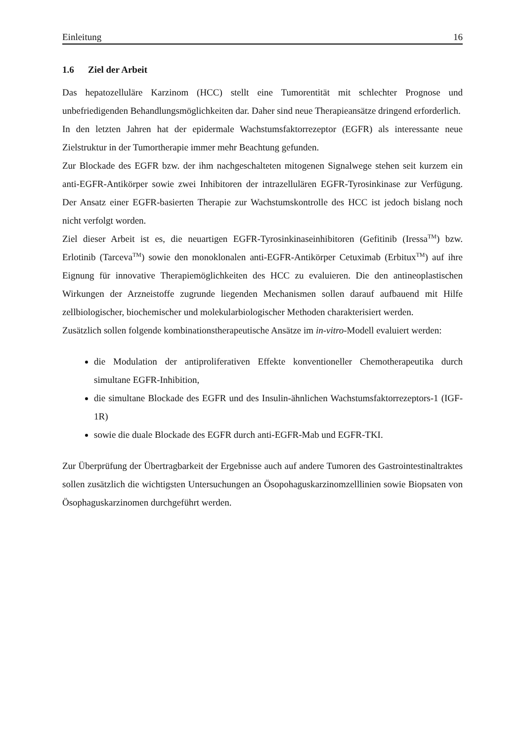Einleitung 16
1.6 Ziel der Arbeit
Das hepatozelluläre Karzinom (HCC) stellt eine Tumorentität mit schlechter Prognose und unbefriedigenden Behandlungsmöglichkeiten dar. Daher sind neue Therapieansätze dringend erforderlich.
In den letzten Jahren hat der epidermale Wachstumsfaktorrezeptor (EGFR) als interessante neue Zielstruktur in der Tumortherapie immer mehr Beachtung gefunden.
Zur Blockade des EGFR bzw. der ihm nachgeschalteten mitogenen Signalwege stehen seit kurzem ein anti-EGFR-Antikörper sowie zwei Inhibitoren der intrazellulären EGFR-Tyrosinkinase zur Verfügung. Der Ansatz einer EGFR-basierten Therapie zur Wachstumskontrolle des HCC ist jedoch bislang noch nicht verfolgt worden.
Ziel dieser Arbeit ist es, die neuartigen EGFR-Tyrosinkinaseinhibitoren (Gefitinib (Iressa<sup>TM</sup>) bzw. Erlotinib (Tarceva<sup>TM</sup>) sowie den monoklonalen anti-EGFR-Antikörper Cetuximab (Erbitux<sup>TM</sup>) auf ihre Eignung für innovative Therapiemöglichkeiten des HCC zu evaluieren. Die den antineoplastischen Wirkungen der Arzneistoffe zugrunde liegenden Mechanismen sollen darauf aufbauend mit Hilfe zellbiologischer, biochemischer und molekularbiologischer Methoden charakterisiert werden.
Zusätzlich sollen folgende kombinationstherapeutische Ansätze im in-vitro-Modell evaluiert werden:
die Modulation der antiproliferativen Effekte konventioneller Chemotherapeutika durch simultane EGFR-Inhibition,
die simultane Blockade des EGFR und des Insulin-ähnlichen Wachstumsfaktorrezeptors-1 (IGF-1R)
sowie die duale Blockade des EGFR durch anti-EGFR-Mab und EGFR-TKI.
Zur Überprüfung der Übertragbarkeit der Ergebnisse auch auf andere Tumoren des Gastrointestinaltraktes sollen zusätzlich die wichtigsten Untersuchungen an Ösopohaguskarzinomzelllinien sowie Biopsaten von Ösophaguskarzinomen durchgeführt werden.